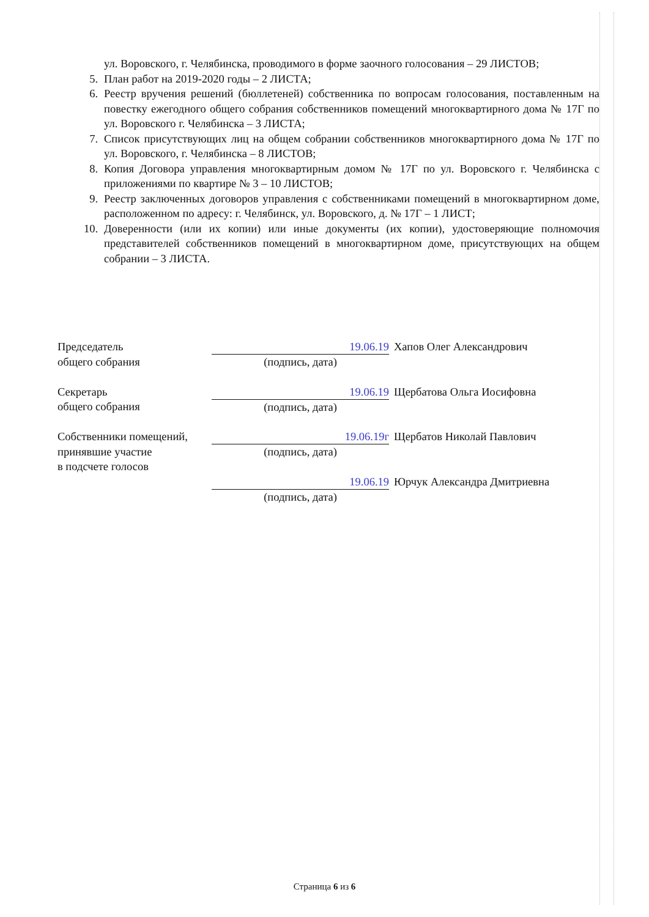ул. Воровского, г. Челябинска, проводимого в форме заочного голосования – 29 ЛИСТОВ;
5. План работ на 2019-2020 годы – 2 ЛИСТА;
6. Реестр вручения решений (бюллетеней) собственника по вопросам голосования, поставленным на повестку ежегодного общего собрания собственников помещений многоквартирного дома № 17Г по ул. Воровского г. Челябинска – 3 ЛИСТА;
7. Список присутствующих лиц на общем собрании собственников многоквартирного дома № 17Г по ул. Воровского, г. Челябинска – 8 ЛИСТОВ;
8. Копия Договора управления многоквартирным домом № 17Г по ул. Воровского г. Челябинска с приложениями по квартире № 3 – 10 ЛИСТОВ;
9. Реестр заключенных договоров управления с собственниками помещений в многоквартирном доме, расположенном по адресу: г. Челябинск, ул. Воровского, д. № 17Г – 1 ЛИСТ;
10. Доверенности (или их копии) или иные документы (их копии), удостоверяющие полномочия представителей собственников помещений в многоквартирном доме, присутствующих на общем собрании – 3 ЛИСТА.
Председатель
общего собрания
19.06.19
(подпись, дата)
Хапов Олег Александрович
Секретарь
общего собрания
19.06.19
(подпись, дата)
Щербатова Ольга Иосифовна
Собственники помещений,
принявшие участие
в подсчете голосов
19.06.19г
(подпись, дата)
Щербатов Николай Павлович
19.06.19
(подпись, дата)
Юрчук Александра Дмитриевна
Страница 6 из 6